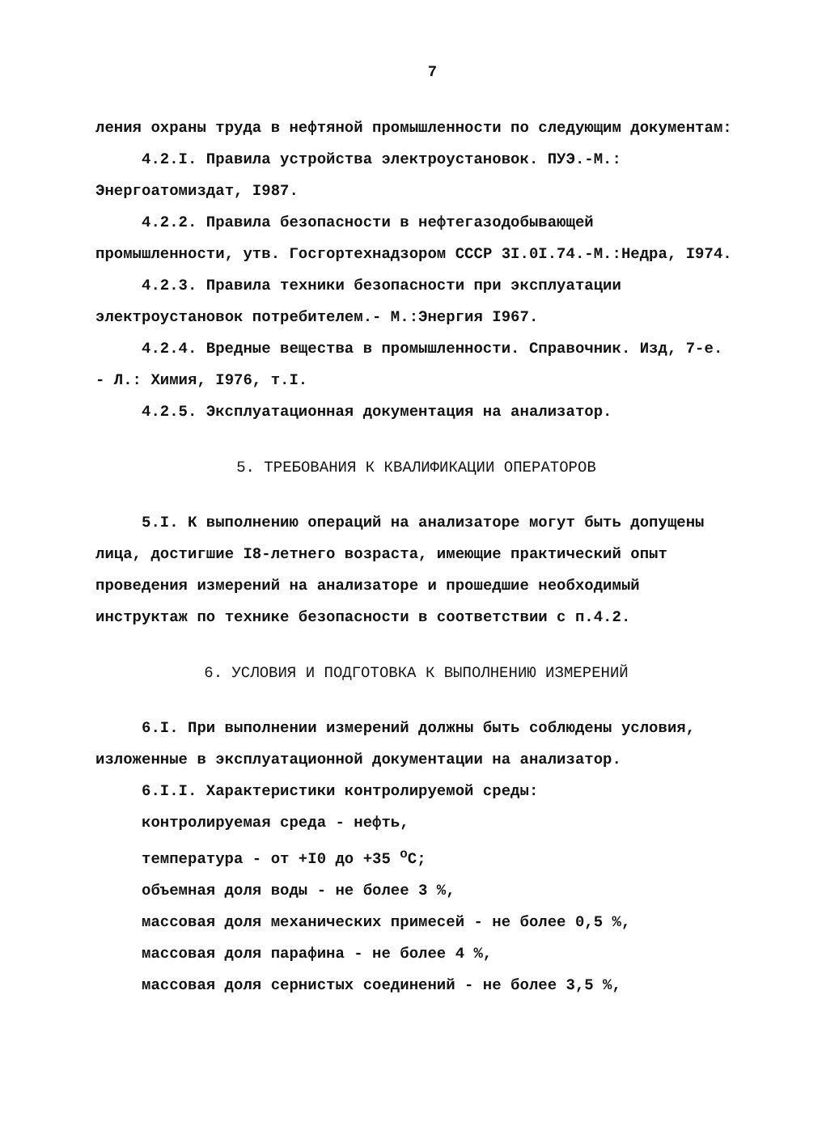7
ления охраны труда в нефтяной промышленности по следующим документам:
4.2.I. Правила устройства электроустановок. ПУЭ.-М.: Энергоатомиздат, I987.
4.2.2. Правила безопасности в нефтегазодобывающей промышленности, утв. Госгортехнадзором СССР 3I.0I.74.-М.:Недра, I974.
4.2.3. Правила техники безопасности при эксплуатации электроустановок потребителем.- М.:Энергия I967.
4.2.4. Вредные вещества в промышленности. Справочник. Изд, 7-е. - Л.: Химия, I976, т.I.
4.2.5. Эксплуатационная документация на анализатор.
5. ТРЕБОВАНИЯ К КВАЛИФИКАЦИИ ОПЕРАТОРОВ
5.I. К выполнению операций на анализаторе могут быть допущены лица, достигшие I8-летнего возраста, имеющие практический опыт проведения измерений на анализаторе и прошедшие необходимый инструктаж по технике безопасности в соответствии с п.4.2.
6. УСЛОВИЯ И ПОДГОТОВКА К ВЫПОЛНЕНИЮ ИЗМЕРЕНИЙ
6.I. При выполнении измерений должны быть соблюдены условия, изложенные в эксплуатационной документации на анализатор.
6.I.I. Характеристики контролируемой среды:
контролируемая среда - нефть,
температура - от +I0 до +35 <sup>о</sup>С;
объемная доля воды - не более 3 %,
массовая доля механических примесей - не более 0,5 %,
массовая доля парафина - не более 4 %,
массовая доля сернистых соединений - не более 3,5 %,